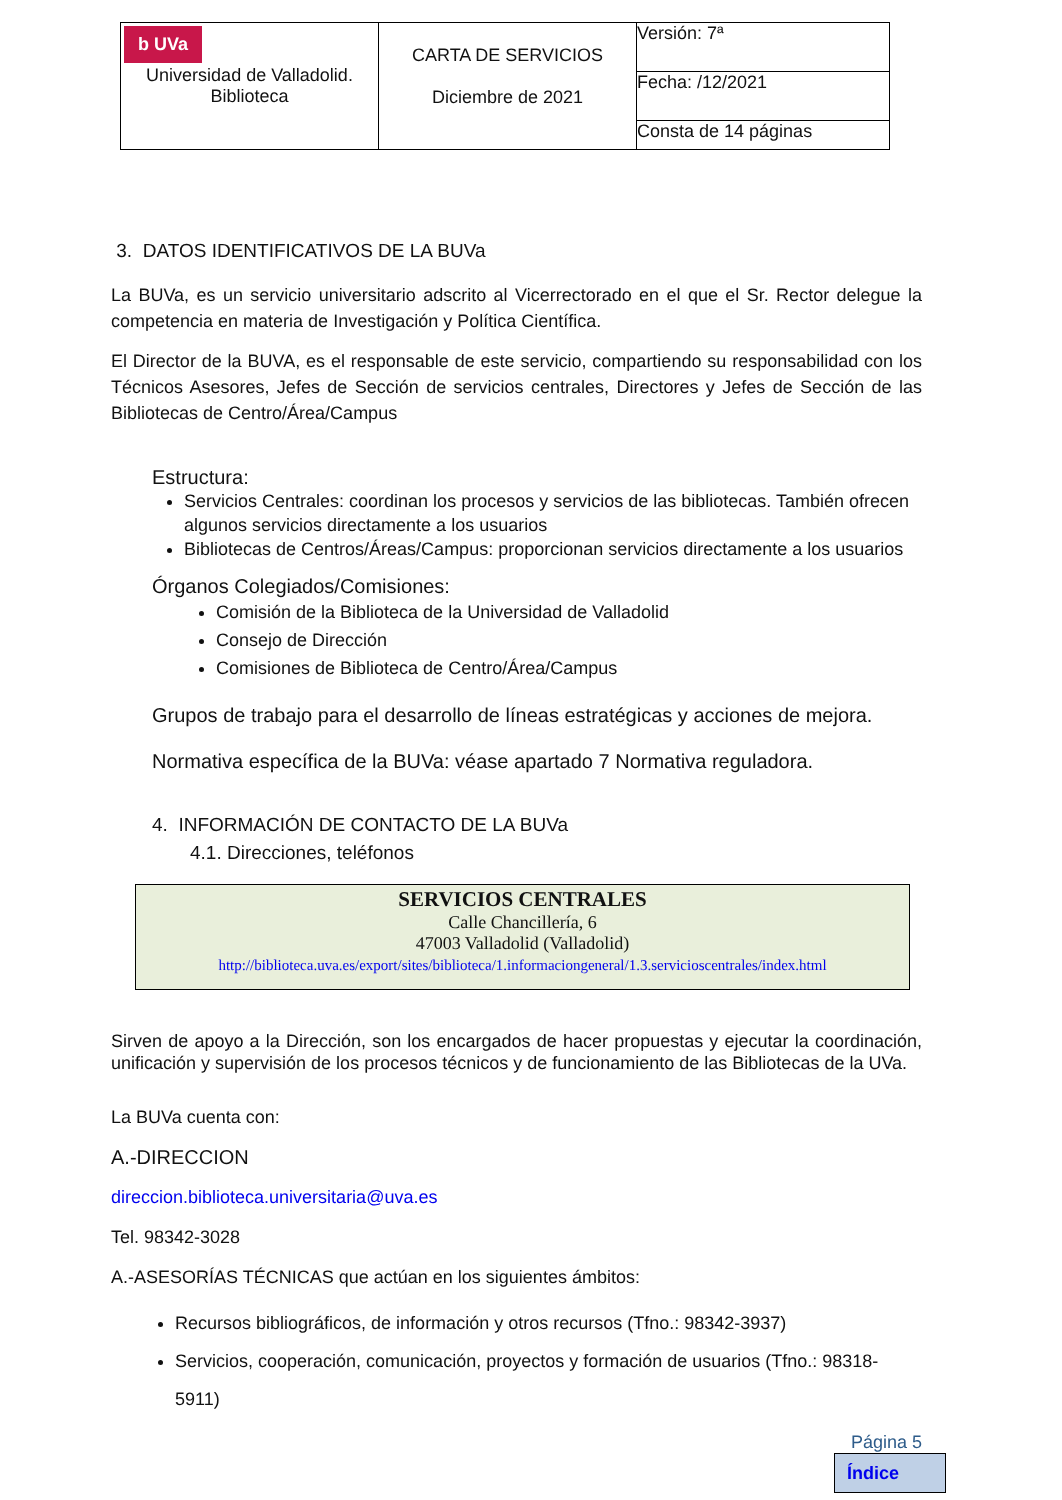| b UVa Universidad de Valladolid. Biblioteca | CARTA DE SERVICIOS Diciembre de 2021 | Versión: 7ª Fecha: /12/2021 Consta de 14 páginas |
3. DATOS IDENTIFICATIVOS DE LA BUVa
La BUVa, es un servicio universitario adscrito al Vicerrectorado en el que el Sr. Rector delegue la competencia en materia de Investigación y Política Científica.
El Director de la BUVA, es el responsable de este servicio, compartiendo su responsabilidad con los Técnicos Asesores, Jefes de Sección de servicios centrales, Directores y Jefes de Sección de las Bibliotecas de Centro/Área/Campus
Estructura:
Servicios Centrales: coordinan los procesos y servicios de las bibliotecas. También ofrecen algunos servicios directamente a los usuarios
Bibliotecas de Centros/Áreas/Campus: proporcionan servicios directamente a los usuarios
Órganos Colegiados/Comisiones:
Comisión de la Biblioteca de la Universidad de Valladolid
Consejo de Dirección
Comisiones de Biblioteca de Centro/Área/Campus
Grupos de trabajo para el desarrollo de líneas estratégicas y acciones de mejora.
Normativa específica de la BUVa: véase apartado 7 Normativa reguladora.
4. INFORMACIÓN DE CONTACTO DE LA BUVa
4.1. Direcciones, teléfonos
SERVICIOS CENTRALES
Calle Chancillería, 6
47003 Valladolid (Valladolid)
http://biblioteca.uva.es/export/sites/biblioteca/1.informaciongeneral/1.3.servicioscentrales/index.html
Sirven de apoyo a la Dirección, son los encargados de hacer propuestas y ejecutar la coordinación, unificación y supervisión de los procesos técnicos y de funcionamiento de las Bibliotecas de la UVa.
La BUVa cuenta con:
A.-DIRECCION
direccion.biblioteca.universitaria@uva.es
Tel. 98342-3028
A.-ASESORÍAS TÉCNICAS que actúan en los siguientes ámbitos:
Recursos bibliográficos, de información y otros recursos (Tfno.: 98342-3937)
Servicios, cooperación, comunicación, proyectos y formación de usuarios (Tfno.: 98318-5911)
Página 5
Índice